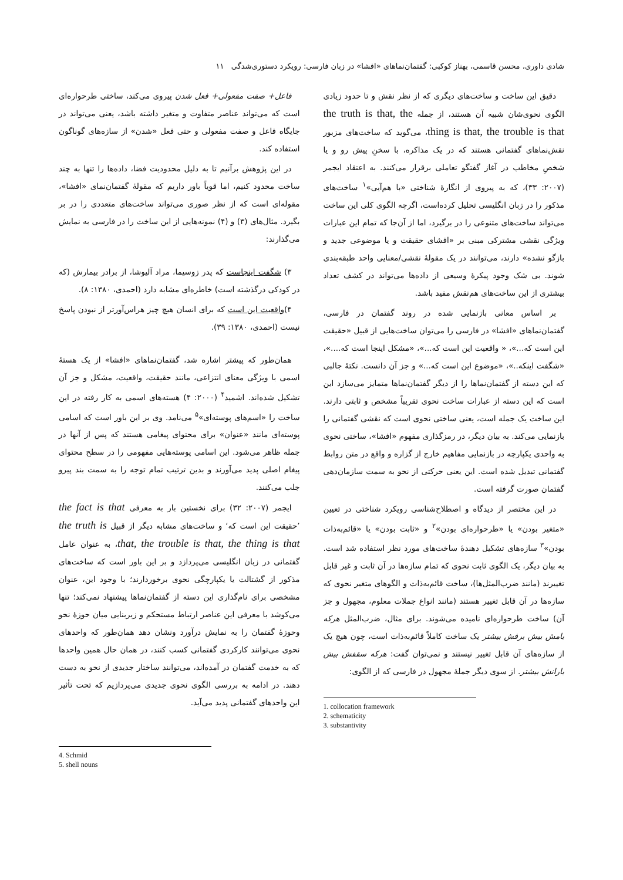شادی داوری، محسن قاسمی، بهناز کوکبی: گفتمان‌نماهای «افشا» در زبان فارسی: رویکرد دستوری‌شدگی ۱۱
دقیق این ساخت و ساخت‌های دیگری که از نظر نقش و تا حدود زیادی الگوی نحوی‌شان شبیه آن هستند، از جمله the truth is that, the thing is that, the trouble is that، می‌گوید که ساخت‌های مزبور نقش‌نماهای گفتمانی هستند که در یک مذاکره، با سخنِ پیش رو و یا شخصِ مخاطب در آغاز گفتگو تعاملی برقرار می‌کنند. به اعتقاد ایجمر (۲۰۰۷: ۳۳)، که به پیروی از انگارهٔ شناختی «با هم‌آیی»<sup>۱</sup> ساخت‌های مذکور را در زبان انگلیسی تحلیل کرده‌است، اگرچه الگوی کلی این ساخت می‌تواند ساخت‌های متنوعی را در برگیرد، اما از آن‌جا که تمام این عبارات ویژگی نقشی مشترکی مبنی بر «افشای حقیقت و یا موضوعی جدید و بازگو نشده» دارند، می‌توانند در یک مقولهٔ نقشی/معنایی واحد طبقه‌بندی شوند. بی شک وجود پیکرهٔ وسیعی از داده‌ها می‌تواند در کشف تعداد بیشتری از این ساخت‌های هم‌نقش مفید باشد.
بر اساس معانی بازنمایی شده در روند گفتمان در فارسی، گفتمان‌نماهای «افشا» در فارسی را می‌توان ساخت‌هایی از قبیل «حقیقت این است که...»، « واقعیت این است که...»، «مشکل اینجا است که....»، «شگفت اینکه..»، «موضوع این است که...» و جز آن دانست. نکتهٔ جالبی که این دسته از گفتمان‌نماها را از دیگر گفتمان‌نماها متمایز می‌سازد این است که این دسته از عبارات ساخت نحوی تقریباً مشخص و ثابتی دارند. این ساخت یک جمله است، یعنی ساختی نحوی است که نقشی گفتمانی را بازنمایی می‌کند. به بیان دیگر، در رمزگذاری مفهوم «افشا»، ساختی نحوی به واحدی یکپارچه در بازنمایی مفاهیم خارج از گزاره و واقع در متن روابط گفتمانی تبدیل شده است. این یعنی حرکتی از نحو به سمت سازمان‌دهی گفتمان صورت گرفته است.
در این مختصر از دیدگاه و اصطلاح‌شناسی رویکرد شناختی در تعیین «متغیر بودن» یا «طرحواره‌ای بودن»<sup>۲</sup> و «ثابت بودن» یا «قائم‌به‌ذات بودن»<sup>۳</sup> سازه‌های تشکیل دهندهٔ ساخت‌های مورد نظر استفاده شد است. به بیان دیگر، یک الگوی ثابت نحوی که تمام سازه‌ها در آن ثابت و غیر قابل تغییرند (مانند ضرب‌المثل‌ها)، ساخت قائم‌به‌ذات و الگوهای متغیر نحوی که سازه‌ها در آن قابل تغییر هستند (مانند انواع جملات معلوم، مجهول و جز آن) ساخت طرحواره‌ای نامیده می‌شوند. برای مثال، ضرب‌المثل هرکه بامش بیش برفش بیشتر یک ساخت کاملاً قائم‌به‌ذات است، چون هیچ یک از سازه‌های آن قابل تغییر نیستند و نمی‌توان گفت: هرکه سقفش بیش بارانش بیشتر. از سوی دیگر جملهٔ مجهول در فارسی که از الگوی:
1. collocation framework
2. schematicity
3. substantivity
فاعل+ صفت مفعولی+ فعل شدن پیروی می‌کند، ساختی طرحواره‌ای است که می‌تواند عناصر متفاوت و متغیر داشته باشد، یعنی می‌تواند در جایگاه فاعل و صفت مفعولی و حتی فعل «شدن» از سازه‌های گوناگون استفاده کند.
در این پژوهش برآنیم تا به دلیل محدودیت فضا، داده‌ها را تنها به چند ساخت محدود کنیم، اما قویاً باور داریم که مقولهٔ گفتمان‌نمای «افشا»، مقوله‌ای است که از نظر صوری می‌تواند ساخت‌های متعددی را در بر بگیرد. مثال‌های (۳) و (۴) نمونه‌هایی از این ساخت را در فارسی به نمایش می‌گذارند:
۳) شگفت اینجاست که پدر زوسیما، مراد آلیوشا، از برادر بیمارش (که در کودکی درگذشته است) خاطره‌ای مشابه دارد (احمدی، ۱۳۸۰: ۸).
۴)واقعیت این است که برای انسان هیچ چیز هراس‌آورتر از نبودن پاسخ نیست (احمدی، ۱۳۸۰: ۳۹).
همان‌طور که پیشتر اشاره شد، گفتمان‌نماهای «افشا» از یک هستهٔ اسمی با ویژگی معنای انتزاعی، مانند حقیقت، واقعیت، مشکل و جز آن تشکیل شده‌اند. اشمید<sup>۴</sup> (۲۰۰۰: ۴) هسته‌های اسمی به کار رفته در این ساخت را «اسم‌های پوسته‌ای»<sup>۵</sup> می‌نامد. وی بر این باور است که اسامی پوسته‌ای مانند «عنوان» برای محتوای پیغامی هستند که پس از آنها در جمله ظاهر می‌شود. این اسامی پوسته‌هایی مفهومی را در سطح محتوای پیغام اصلی پدید می‌آورند و بدین ترتیب تمام توجه را به سمت بند پیرو جلب می‌کنند.
ایجمر (۲۰۰۷: ۳۲) برای نخستین بار به معرفی the fact is that ʼحقیقت این است کهʻ و ساخت‌های مشابه دیگر از قبیل the truth is that, the trouble is that, the thing is that، به عنوان عامل گفتمانی در زبان انگلیسی می‌پردازد و بر این باور است که ساخت‌های مذکور از گشتالت یا یکپارچگی نحوی برخوردارند؛ با وجود این، عنوان مشخصی برای نام‌گذاری این دسته از گفتمان‌نماها پیشنهاد نمی‌کند؛ تنها می‌کوشد با معرفی این عناصر ارتباط مستحکم و زیربنایی میان حوزهٔ نحو وحوزهٔ گفتمان را به نمایش درآورد ونشان دهد همان‌طور که واحدهای نحوی می‌توانند کارکردی گفتمانی کسب کنند، در همان حال همین واحدها که به خدمت گفتمان در آمده‌اند، می‌توانند ساختار جدیدی از نحو به دست دهند. در ادامه به بررسی الگوی نحوی جدیدی می‌پردازیم که تحت تأثیر این واحدهای گفتمانی پدید می‌آید.
4. Schmid
5. shell nouns